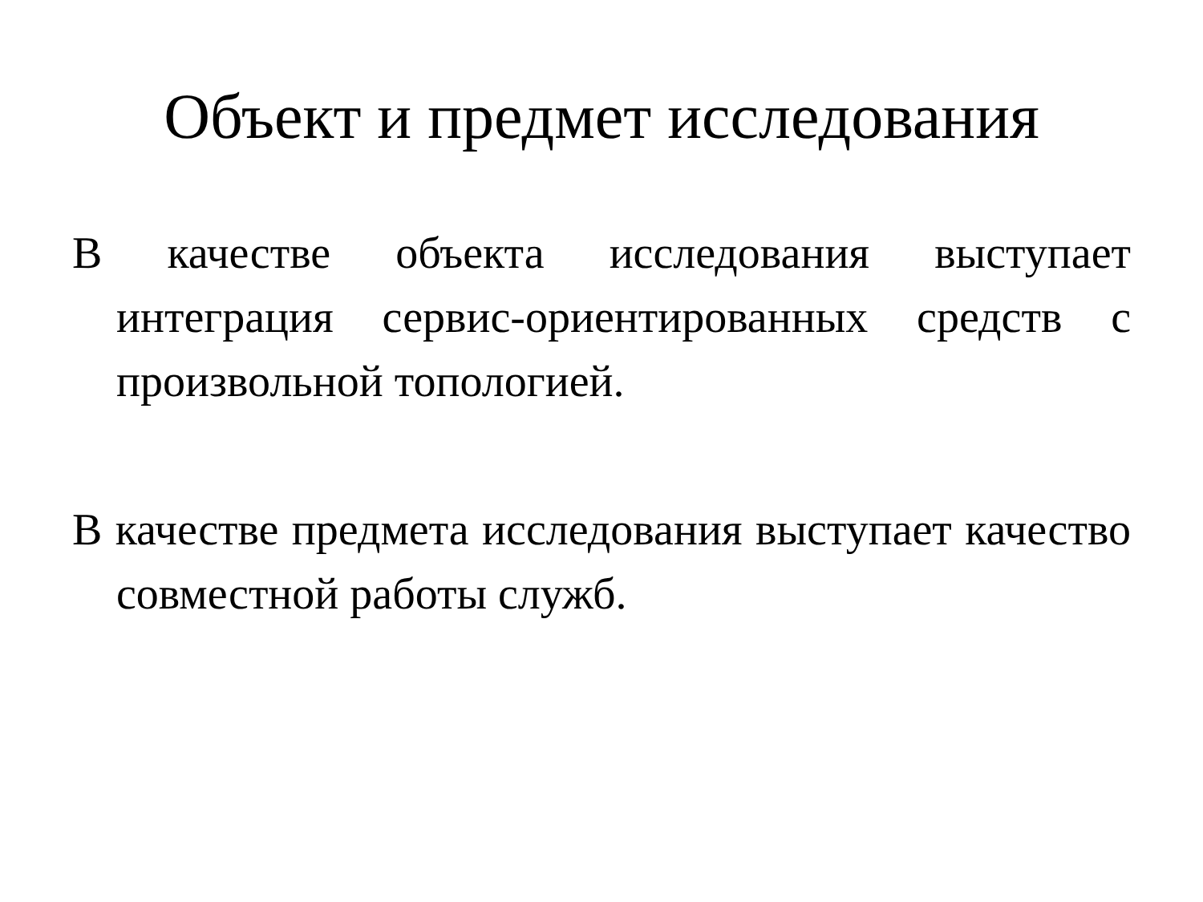Объект и предмет исследования
В качестве объекта исследования выступает интеграция сервис-ориентированных средств с произвольной топологией.
В качестве предмета исследования выступает качество совместной работы служб.